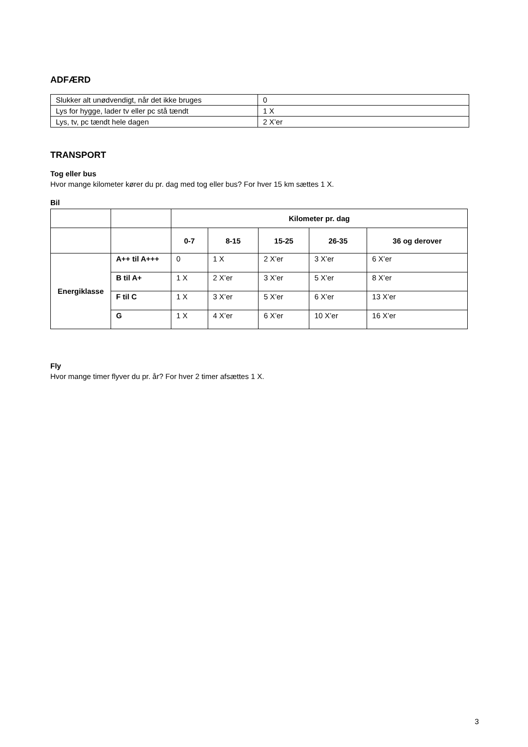ADFÆRD
| Slukker alt unødvendigt, når det ikke bruges | 0 |
| Lys for hygge, lader tv eller pc stå tændt | 1 X |
| Lys, tv, pc tændt hele dagen | 2 X’er |
TRANSPORT
Tog eller bus
Hvor mange kilometer kører du pr. dag med tog eller bus? For hver 15 km sættes 1 X.
Bil
| | | Kilometer pr. dag | | | | |
| | | 0-7 | 8-15 | 15-25 | 26-35 | 36 og derover |
| Energiklasse | A++ til A+++ | 0 | 1 X | 2 X’er | 3 X’er | 6 X’er |
| | B til A+ | 1 X | 2 X’er | 3 X’er | 5 X’er | 8 X’er |
| | F til C | 1 X | 3 X’er | 5 X’er | 6 X’er | 13 X’er |
| | G | 1 X | 4 X’er | 6 X’er | 10 X’er | 16 X’er |
Fly
Hvor mange timer flyver du pr. år? For hver 2 timer afsættes 1 X.
3